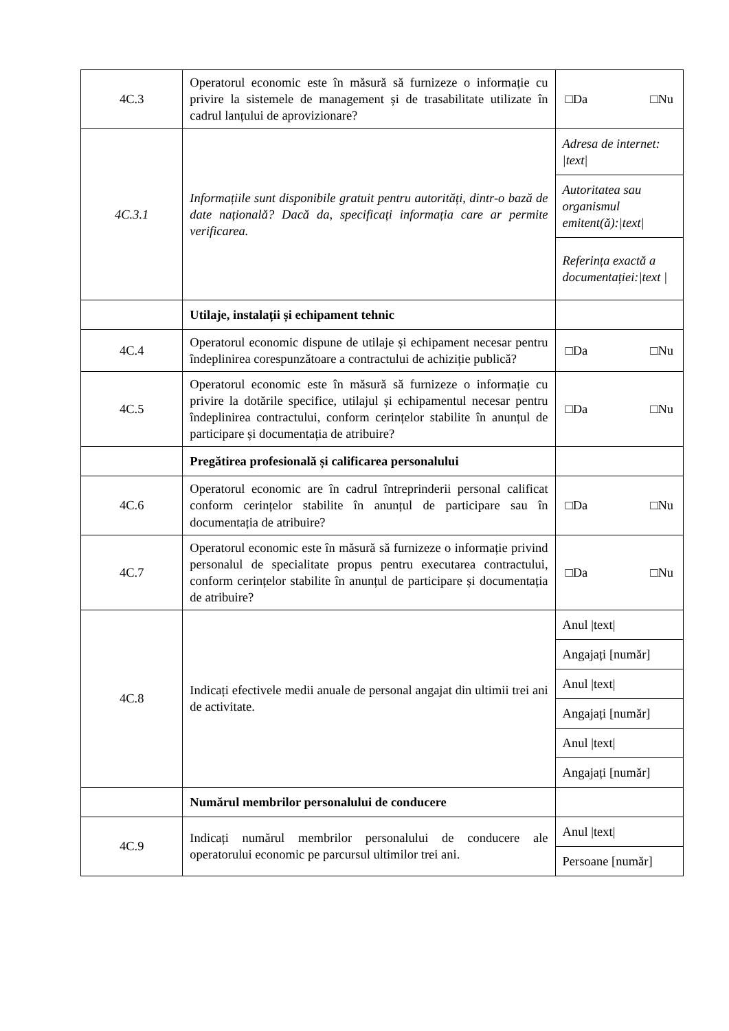| 4C.3 | Operatorul economic este în măsură să furnizeze o informație cu privire la sistemele de management și de trasabilitate utilizate în cadrul lanțului de aprovizionare? | □Da □Nu |
| 4C.3.1 | Informațiile sunt disponibile gratuit pentru autorități, dintr-o bază de date națională? Dacă da, specificați informația care ar permite verificarea. | Adresa de internet: /text/ |
| | | Autoritatea sau organismul emitent(ă):/text/ |
| | | Referința exactă a documentației:/text / |
| | Utilaje, instalații și echipament tehnic | |
| 4C.4 | Operatorul economic dispune de utilaje și echipament necesar pentru îndeplinirea corespunzătoare a contractului de achiziție publică? | □Da □Nu |
| 4C.5 | Operatorul economic este în măsură să furnizeze o informație cu privire la dotările specifice, utilajul și echipamentul necesar pentru îndeplinirea contractului, conform cerințelor stabilite în anunțul de participare și documentația de atribuire? | □Da □Nu |
| | Pregătirea profesională și calificarea personalului | |
| 4C.6 | Operatorul economic are în cadrul întreprinderii personal calificat conform cerințelor stabilite în anunțul de participare sau în documentația de atribuire? | □Da □Nu |
| 4C.7 | Operatorul economic este în măsură să furnizeze o informație privind personalul de specialitate propus pentru executarea contractului, conform cerințelor stabilite în anunțul de participare și documentația de atribuire? | □Da □Nu |
| 4C.8 | Indicați efectivele medii anuale de personal angajat din ultimii trei ani de activitate. | Anul /text/ |
| | | Angajați [număr] |
| | | Anul /text/ |
| | | Angajați [număr] |
| | | Anul /text/ |
| | | Angajați [număr] |
| | Numărul membrilor personalului de conducere | |
| 4C.9 | Indicați numărul membrilor personalului de conducere ale operatorului economic pe parcursul ultimilor trei ani. | Anul /text/ |
| | | Persoane [număr] |